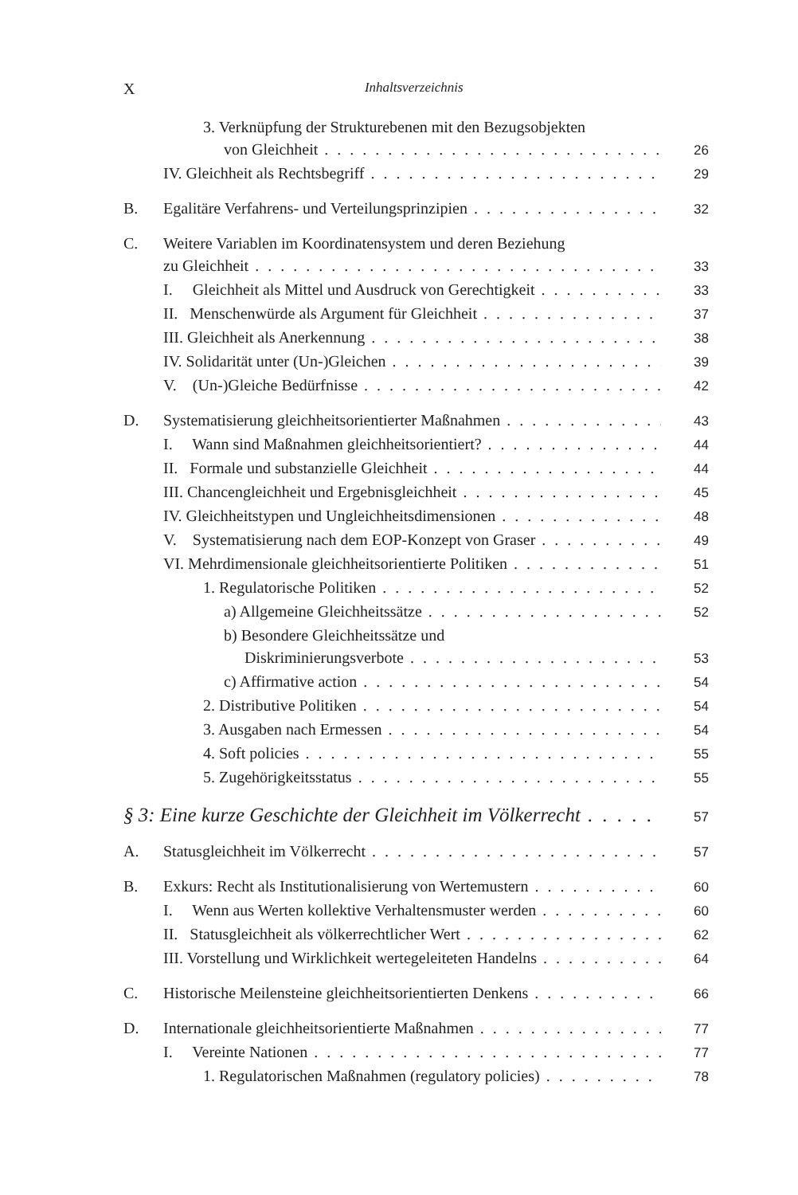X Inhaltsverzeichnis
3. Verknüpfung der Strukturebenen mit den Bezugsobjekten
von Gleichheit 26
IV. Gleichheit als Rechtsbegriff 29
B. Egalitäre Verfahrens- und Verteilungsprinzipien 32
C. Weitere Variablen im Koordinatensystem und deren Beziehung
zu Gleichheit 33
I. Gleichheit als Mittel und Ausdruck von Gerechtigkeit 33
II. Menschenwürde als Argument für Gleichheit 37
III. Gleichheit als Anerkennung 38
IV. Solidarität unter (Un-)Gleichen 39
V. (Un-)Gleiche Bedürfnisse 42
D. Systematisierung gleichheitsorientierter Maßnahmen 43
I. Wann sind Maßnahmen gleichheitsorientiert? 44
II. Formale und substanzielle Gleichheit 44
III. Chancengleichheit und Ergebnisgleichheit 45
IV. Gleichheitstypen und Ungleichheitsdimensionen 48
V. Systematisierung nach dem EOP-Konzept von Graser 49
VI. Mehrdimensionale gleichheitsorientierte Politiken 51
1. Regulatorische Politiken 52
a) Allgemeine Gleichheitssätze 52
b) Besondere Gleichheitssätze und
Diskriminierungsverbote 53
c) Affirmative action 54
2. Distributive Politiken 54
3. Ausgaben nach Ermessen 54
4. Soft policies 55
5. Zugehörigkeitsstatus 55
§ 3: Eine kurze Geschichte der Gleichheit im Völkerrecht 57
A. Statusgleichheit im Völkerrecht 57
B. Exkurs: Recht als Institutionalisierung von Wertemustern 60
I. Wenn aus Werten kollektive Verhaltensmuster werden 60
II. Statusgleichheit als völkerrechtlicher Wert 62
III. Vorstellung und Wirklichkeit wertegeleiteten Handelns 64
C. Historische Meilensteine gleichheitsorientierten Denkens 66
D. Internationale gleichheitsorientierte Maßnahmen 77
I. Vereinte Nationen 77
1. Regulatorischen Maßnahmen (regulatory policies) 78